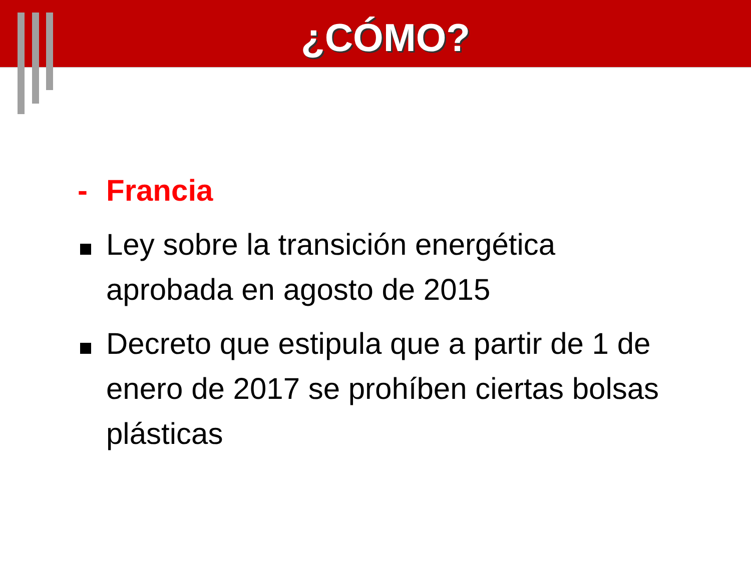¿CÓMO?
- Francia
Ley sobre la transición energética aprobada en agosto de 2015
Decreto que estipula que a partir de 1 de enero de 2017 se prohíben ciertas bolsas plásticas